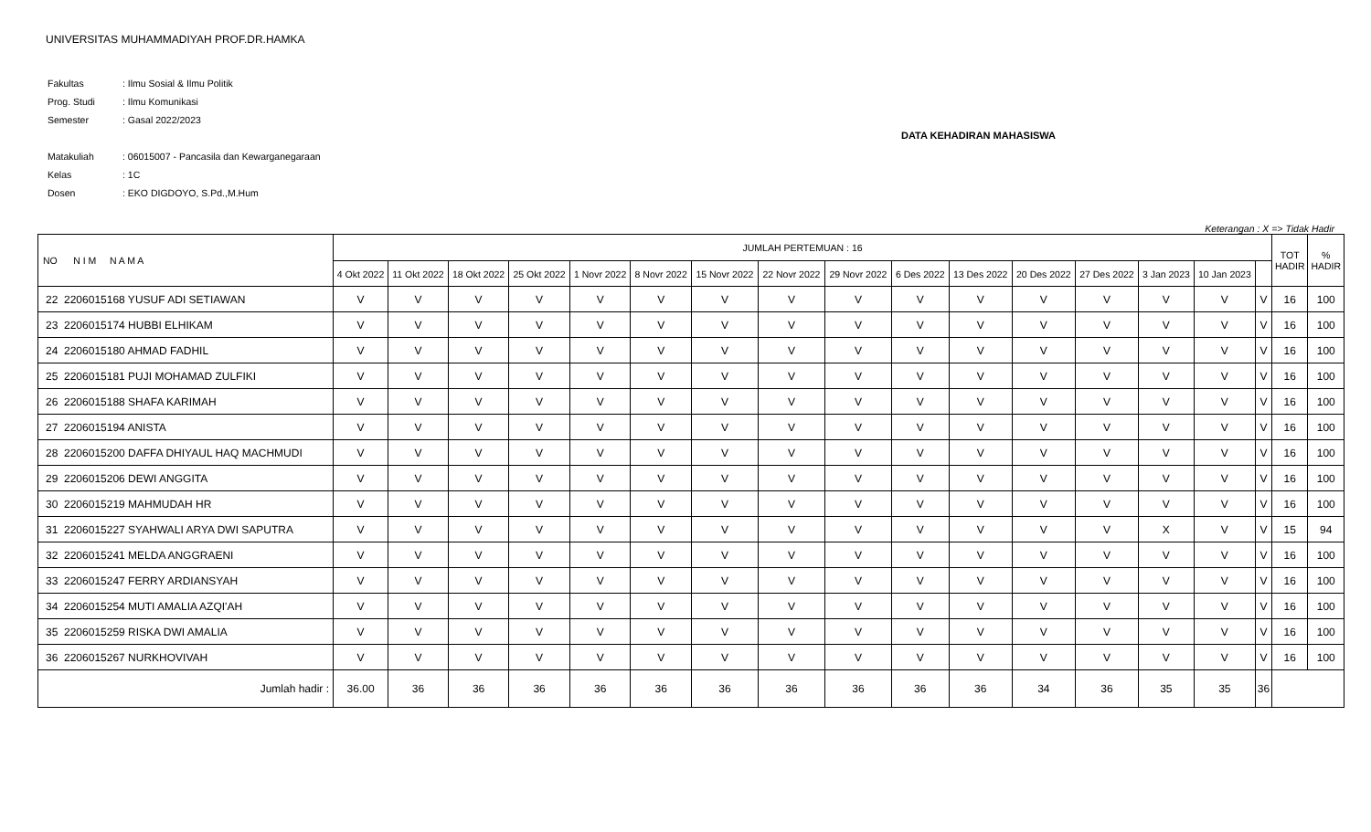UNIVERSITAS MUHAMMADIYAH PROF.DR.HAMKA
| Fakultas | : Ilmu Sosial & Ilmu Politik |
| Prog. Studi | : Ilmu Komunikasi |
| Semester | : Gasal 2022/2023 |
| Matakuliah | : 06015007 - Pancasila dan Kewarganegaraan |
| Kelas | : 1C |
| Dosen | : EKO DIGDOYO, S.Pd.,M.Hum |
DATA KEHADIRAN MAHASISWA
Keterangan : X => Tidak Hadir
| NO N I M N A M A | JUMLAH PERTEMUAN : 16 | | | | | | | | | | | | | | | | TOT HADIR | % HADIR |
| --- | --- | --- | --- | --- | --- | --- | --- | --- | --- | --- | --- | --- | --- | --- | --- | --- | --- | --- |
| | 4 Okt 2022 | 11 Okt 2022 | 18 Okt 2022 | 25 Okt 2022 | 1 Novr 2022 | 8 Novr 2022 | 15 Novr 2022 | 22 Novr 2022 | 29 Novr 2022 | 6 Des 2022 | 13 Des 2022 | 20 Des 2022 | 27 Des 2022 | 3 Jan 2023 | 10 Jan 2023 | | | |
| 22 2206015168 YUSUF ADI SETIAWAN | V | V | V | V | V | V | V | V | V | V | V | V | V | V | V | V | 16 | 100 |
| 23 2206015174 HUBBI ELHIKAM | V | V | V | V | V | V | V | V | V | V | V | V | V | V | V | V | 16 | 100 |
| 24 2206015180 AHMAD FADHIL | V | V | V | V | V | V | V | V | V | V | V | V | V | V | V | V | 16 | 100 |
| 25 2206015181 PUJI MOHAMAD ZULFIKI | V | V | V | V | V | V | V | V | V | V | V | V | V | V | V | V | 16 | 100 |
| 26 2206015188 SHAFA KARIMAH | V | V | V | V | V | V | V | V | V | V | V | V | V | V | V | V | 16 | 100 |
| 27 2206015194 ANISTA | V | V | V | V | V | V | V | V | V | V | V | V | V | V | V | V | 16 | 100 |
| 28 2206015200 DAFFA DHIYAUL HAQ MACHMUDI | V | V | V | V | V | V | V | V | V | V | V | V | V | V | V | V | 16 | 100 |
| 29 2206015206 DEWI ANGGITA | V | V | V | V | V | V | V | V | V | V | V | V | V | V | V | V | 16 | 100 |
| 30 2206015219 MAHMUDAH HR | V | V | V | V | V | V | V | V | V | V | V | V | V | V | V | V | 16 | 100 |
| 31 2206015227 SYAHWALI ARYA DWI SAPUTRA | V | V | V | V | V | V | V | V | V | V | V | V | V | X | V | V | 15 | 94 |
| 32 2206015241 MELDA ANGGRAENI | V | V | V | V | V | V | V | V | V | V | V | V | V | V | V | V | 16 | 100 |
| 33 2206015247 FERRY ARDIANSYAH | V | V | V | V | V | V | V | V | V | V | V | V | V | V | V | V | 16 | 100 |
| 34 2206015254 MUTI AMALIA AZQI'AH | V | V | V | V | V | V | V | V | V | V | V | V | V | V | V | V | 16 | 100 |
| 35 2206015259 RISKA DWI AMALIA | V | V | V | V | V | V | V | V | V | V | V | V | V | V | V | V | 16 | 100 |
| 36 2206015267 NURKHOVIVAH | V | V | V | V | V | V | V | V | V | V | V | V | V | V | V | V | 16 | 100 |
| Jumlah hadir : | 36.00 | 36 | 36 | 36 | 36 | 36 | 36 | 36 | 36 | 36 | 36 | 34 | 36 | 35 | 35 | 36 | | |